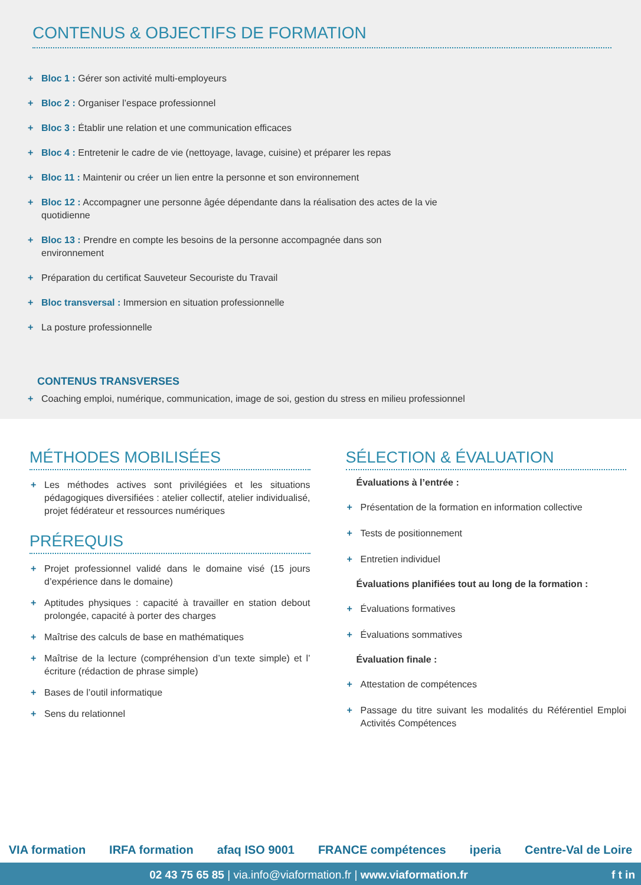CONTENUS & OBJECTIFS DE FORMATION
+ Bloc 1 : Gérer son activité multi-employeurs
+ Bloc 2 : Organiser l’espace professionnel
+ Bloc 3 : Établir une relation et une communication efficaces
+ Bloc 4 : Entretenir le cadre de vie (nettoyage, lavage, cuisine) et préparer les repas
+ Bloc 11 : Maintenir ou créer un lien entre la personne et son environnement
+ Bloc 12 : Accompagner une personne âgée dépendante dans la réalisation des actes de la vie quotidienne
+ Bloc 13 : Prendre en compte les besoins de la personne accompagnée dans son environnement
+ Préparation du certificat Sauveteur Secouriste du Travail
+ Bloc transversal : Immersion en situation professionnelle
+ La posture professionnelle
CONTENUS TRANSVERSES
+ Coaching emploi, numérique, communication, image de soi, gestion du stress en milieu professionnel
MÉTHODES MOBILISÉES
+ Les méthodes actives sont privilégiées et les situations pédagogiques diversifiées : atelier collectif, atelier individualisé, projet fédérateur et ressources numériques
PRÉREQUIS
+ Projet professionnel validé dans le domaine visé (15 jours d’expérience dans le domaine)
+ Aptitudes physiques : capacité à travailler en station debout prolongée, capacité à porter des charges
+ Maîtrise des calculs de base en mathématiques
+ Maîtrise de la lecture (compréhension d’un texte simple) et l’ écriture (rédaction de phrase simple)
+ Bases de l’outil informatique
+ Sens du relationnel
SÉLECTION & ÉVALUATION
Évaluations à l’entrée :
+ Présentation de la formation en information collective
+ Tests de positionnement
+ Entretien individuel
Évaluations planifiées tout au long de la formation :
+ Évaluations formatives
+ Évaluations sommatives
Évaluation finale :
+ Attestation de compétences
+ Passage du titre suivant les modalités du Référentiel Emploi Activités Compétences
VIA formation IRFA formation afaq ISO 9001 FRANCE compétences iperia Centre-Val de Loire
02 43 75 65 85 | via.info@viaformation.fr | www.viaformation.fr f t in